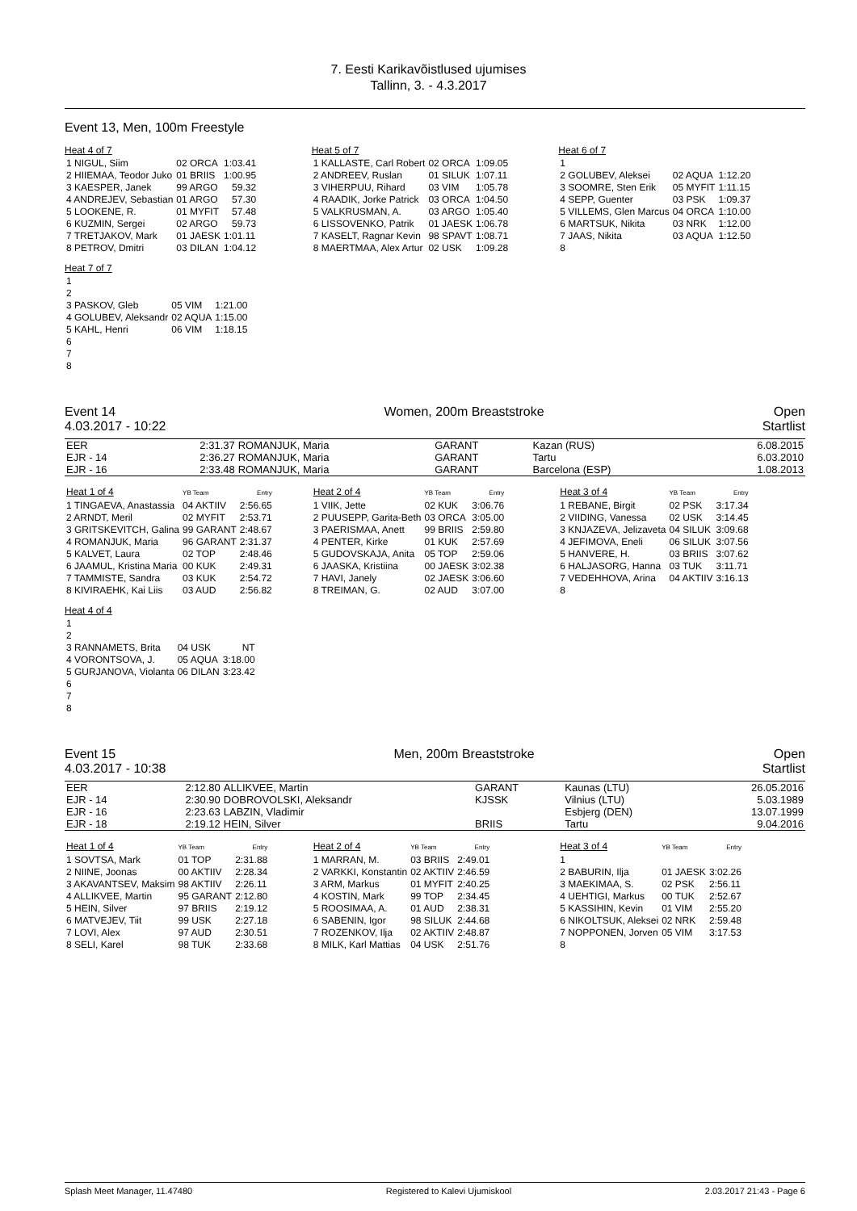7. Eesti Karikavõistlused ujumises
Tallinn, 3. - 4.3.2017
Event 13, Men, 100m Freestyle
Heat 4 of 7
| 1 NIGUL, Siim | 02 ORCA | 1:03.41 |
| 2 HIIEMAA, Teodor Juko | 01 BRIIS | 1:00.95 |
| 3 KAESPER, Janek | 99 ARGO | 59.32 |
| 4 ANDREJEV, Sebastian | 01 ARGO | 57.30 |
| 5 LOOKENE, R. | 01 MYFIT | 57.48 |
| 6 KUZMIN, Sergei | 02 ARGO | 59.73 |
| 7 TRETJAKOV, Mark | 01 JAESK | 1:01.11 |
| 8 PETROV, Dmitri | 03 DILAN | 1:04.12 |
Heat 5 of 7
| 1 KALLASTE, Carl Robert | 02 ORCA | 1:09.05 |
| 2 ANDREEV, Ruslan | 01 SILUK | 1:07.11 |
| 3 VIHERPUU, Rihard | 03 VIM | 1:05.78 |
| 4 RAADIK, Jorke Patrick | 03 ORCA | 1:04.50 |
| 5 VALKRUSMAN, A. | 03 ARGO | 1:05.40 |
| 6 LISSOVENKO, Patrik | 01 JAESK | 1:06.78 |
| 7 KASELT, Ragnar Kevin | 98 SPAVT | 1:08.71 |
| 8 MAERTMAA, Alex Artur | 02 USK | 1:09.28 |
Heat 6 of 7
| 1 | | |
| 2 GOLUBEV, Aleksei | 02 AQUA | 1:12.20 |
| 3 SOOMRE, Sten Erik | 05 MYFIT | 1:11.15 |
| 4 SEPP, Guenter | 03 PSK | 1:09.37 |
| 5 VILLEMS, Glen Marcus | 04 ORCA | 1:10.00 |
| 6 MARTSUK, Nikita | 03 NRK | 1:12.00 |
| 7 JAAS, Nikita | 03 AQUA | 1:12.50 |
| 8 | | |
Heat 7 of 7
| 1 | | |
| 2 | | |
| 3 PASKOV, Gleb | 05 VIM | 1:21.00 |
| 4 GOLUBEV, Aleksandr | 02 AQUA | 1:15.00 |
| 5 KAHL, Henri | 06 VIM | 1:18.15 |
| 6 | | |
| 7 | | |
| 8 | | |
Event 14
4.03.2017 - 10:22 Women, 200m Breaststroke Open
Startlist
| EER | 2:31.37 | ROMANJUK, Maria | GARANT | Kazan (RUS) | 6.08.2015 |
| EJR - 14 | 2:36.27 | ROMANJUK, Maria | GARANT | Tartu | 6.03.2010 |
| EJR - 16 | 2:33.48 | ROMANJUK, Maria | GARANT | Barcelona (ESP) | 1.08.2013 |
| Heat 1 of 4 | YB Team | Entry |
| --- | --- | --- |
| 1 TINGAEVA, Anastassia | 04 AKTIIV | 2:56.65 |
| 2 ARNDT, Meril | 02 MYFIT | 2:53.71 |
| 3 GRITSKEVITCH, Galina | 99 GARANT | 2:48.67 |
| 4 ROMANJUK, Maria | 96 GARANT | 2:31.37 |
| 5 KALVET, Laura | 02 TOP | 2:48.46 |
| 6 JAAMUL, Kristina Maria | 00 KUK | 2:49.31 |
| 7 TAMMISTE, Sandra | 03 KUK | 2:54.72 |
| 8 KIVIRAEHK, Kai Liis | 03 AUD | 2:56.82 |
| Heat 2 of 4 | YB Team | Entry |
| --- | --- | --- |
| 1 VIIK, Jette | 02 KUK | 3:06.76 |
| 2 PUUSEPP, Garita-Beth | 03 ORCA | 3:05.00 |
| 3 PAERISMAA, Anett | 99 BRIIS | 2:59.80 |
| 4 PENTER, Kirke | 01 KUK | 2:57.69 |
| 5 GUDOVSKAJA, Anita | 05 TOP | 2:59.06 |
| 6 JAASKA, Kristiina | 00 JAESK | 3:02.38 |
| 7 HAVI, Janely | 02 JAESK | 3:06.60 |
| 8 TREIMAN, G. | 02 AUD | 3:07.00 |
| Heat 3 of 4 | YB Team | Entry |
| --- | --- | --- |
| 1 REBANE, Birgit | 02 PSK | 3:17.34 |
| 2 VIIDING, Vanessa | 02 USK | 3:14.45 |
| 3 KNJAZEVA, Jelizaveta | 04 SILUK | 3:09.68 |
| 4 JEFIMOVA, Eneli | 06 SILUK | 3:07.56 |
| 5 HANVERE, H. | 03 BRIIS | 3:07.62 |
| 6 HALJASORG, Hanna | 03 TUK | 3:11.71 |
| 7 VEDEHHOVA, Arina | 04 AKTIIV | 3:16.13 |
| 8 | | |
Heat 4 of 4
| 1 | | |
| 2 | | |
| 3 RANNAMETS, Brita | 04 USK | NT |
| 4 VORONTSOVA, J. | 05 AQUA | 3:18.00 |
| 5 GURJANOVA, Violanta | 06 DILAN | 3:23.42 |
| 6 | | |
| 7 | | |
| 8 | | |
Event 15
4.03.2017 - 10:38 Men, 200m Breaststroke Open
Startlist
| EER | 2:12.80 | ALLIKVEE, Martin | GARANT | Kaunas (LTU) | 26.05.2016 |
| EJR - 14 | 2:30.90 | DOBROVOLSKI, Aleksandr | KJSSK | Vilnius (LTU) | 5.03.1989 |
| EJR - 16 | 2:23.63 | LABZIN, Vladimir | | Esbjerg (DEN) | 13.07.1999 |
| EJR - 18 | 2:19.12 | HEIN, Silver | BRIIS | Tartu | 9.04.2016 |
| Heat 1 of 4 | YB Team | Entry |
| --- | --- | --- |
| 1 SOVTSA, Mark | 01 TOP | 2:31.88 |
| 2 NIINE, Joonas | 00 AKTIIV | 2:28.34 |
| 3 AKAVANTSEV, Maksim | 98 AKTIIV | 2:26.11 |
| 4 ALLIKVEE, Martin | 95 GARANT | 2:12.80 |
| 5 HEIN, Silver | 97 BRIIS | 2:19.12 |
| 6 MATVEJEV, Tiit | 99 USK | 2:27.18 |
| 7 LOVI, Alex | 97 AUD | 2:30.51 |
| 8 SELI, Karel | 98 TUK | 2:33.68 |
| Heat 2 of 4 | YB Team | Entry |
| --- | --- | --- |
| 1 MARRAN, M. | 03 BRIIS | 2:49.01 |
| 2 VARKKI, Konstantin | 02 AKTIIV | 2:46.59 |
| 3 ARM, Markus | 01 MYFIT | 2:40.25 |
| 4 KOSTIN, Mark | 99 TOP | 2:34.45 |
| 5 ROOSIMAA, A. | 01 AUD | 2:38.31 |
| 6 SABENIN, Igor | 98 SILUK | 2:44.68 |
| 7 ROZENKOV, Ilja | 02 AKTIIV | 2:48.87 |
| 8 MILK, Karl Mattias | 04 USK | 2:51.76 |
| Heat 3 of 4 | YB Team | Entry |
| --- | --- | --- |
| 1 | | |
| 2 BABURIN, Ilja | 01 JAESK | 3:02.26 |
| 3 MAEKIMAA, S. | 02 PSK | 2:56.11 |
| 4 UEHTIGI, Markus | 00 TUK | 2:52.67 |
| 5 KASSIHIN, Kevin | 01 VIM | 2:55.20 |
| 6 NIKOLTSUK, Aleksei | 02 NRK | 2:59.48 |
| 7 NOPPONEN, Jorven | 05 VIM | 3:17.53 |
| 8 | | |
Splash Meet Manager, 11.47480 Registered to Kalevi Ujumiskool 2.03.2017 21:43 - Page 6